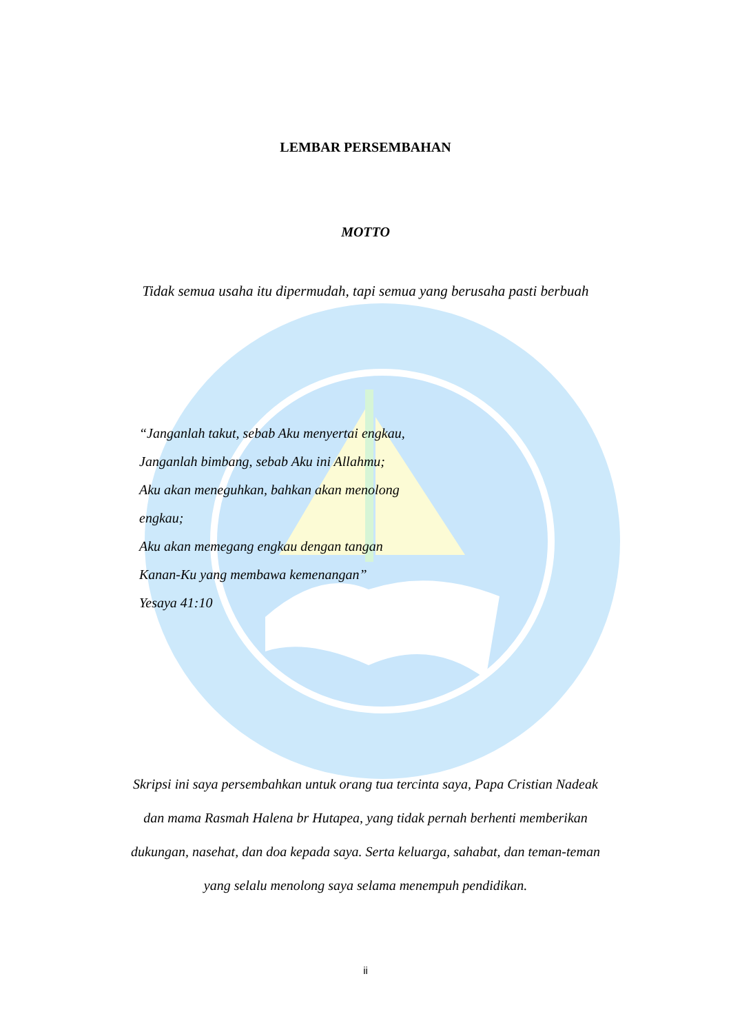LEMBAR PERSEMBAHAN
MOTTO
Tidak semua usaha itu dipermudah, tapi semua yang berusaha pasti berbuah
“Janganlah takut, sebab Aku menyertai engkau,
Janganlah bimbang, sebab Aku ini Allahmu;
Aku akan meneguhkan, bahkan akan menolong
engkau;
Aku akan memegang engkau dengan tangan
Kanan-Ku yang membawa kemenangan”
Yesaya 41:10
Skripsi ini saya persembahkan untuk orang tua tercinta saya, Papa Cristian Nadeak dan mama Rasmah Halena br Hutapea, yang tidak pernah berhenti memberikan dukungan, nasehat, dan doa kepada saya. Serta keluarga, sahabat, dan teman-teman yang selalu menolong saya selama menempuh pendidikan.
ii